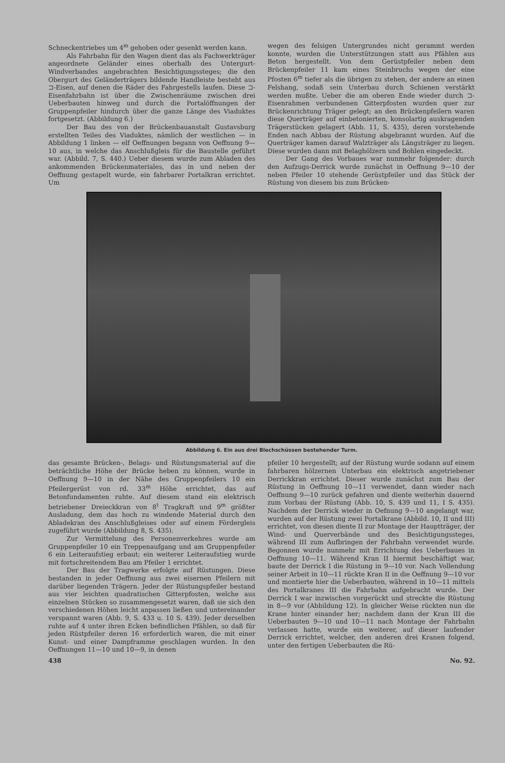Schneckentriebes um 4<sup>m</sup> gehoben oder gesenkt werden kann.
Als Fahrbahn für den Wagen dient das als Fachwerkträger angeordnete Geländer eines oberhalb des Untergurt-Windverbandes angebrachten Besichtigungssteges; die den Obergurt des Geländerträgers bildende Handleiste besteht aus ⊐-Eisen, auf denen die Räder des Fahrgestells laufen. Diese ⊐-Eisenfahrbahn ist über die Zwischenräume zwischen drei Ueberbauten hinweg und durch die Portalöffnungen der Gruppenpfeiler hindurch über die ganze Länge des Viaduktes fortgesetzt. (Abbildung 6.)
Der Bau des von der Brückenbauanstalt Gustavsburg erstellten Teiles des Viaduktes, nämlich der westlichen — in Abbildung 1 linken — elf Oeffnungen begann von Oeffnung 9—10 aus, in welche das Anschlußgleis für die Baustelle geführt war. (Abbild. 7, S. 440.) Ueber diesem wurde zum Abladen des ankommenden Brückenmateriales, das in und neben der Oeffnung gestapelt wurde, ein fahrbarer Portalkran errichtet. Um
wegen des felsigen Untergrundes nicht gerammt werden konnte, wurden die Unterstützungen statt aus Pfählen aus Beton hergestellt. Von dem Gerüstpfeiler neben dem Brückenpfeiler 11 kam eines Steinbruchs wegen der eine Pfosten 6<sup>m</sup> tiefer als die übrigen zu stehen, der andere an einen Felshang, sodaß sein Unterbau durch Schienen verstärkt werden mußte. Ueber die am oberen Ende wieder durch ⊐-Eisenrahmen verbundenen Gitterpfosten wurden quer zur Brückenrichtung Träger gelegt; an den Brückenpfeilern waren diese Querträger auf einbetonierten, konsolartig auskragenden Trägerstücken gelagert (Abb. 11, S. 435), deren vorstehende Enden nach Abbau der Rüstung abgebrannt wurden. Auf die Querträger kamen darauf Walzträger als Längsträger zu liegen. Diese wurden dann mit Belaghölzern und Bohlen eingedeckt.
Der Gang des Vorbaues war nunmehr folgender: durch den Aufzugs-Derrick wurde zunächst in Oeffnung 9—10 der neben Pfeiler 10 stehende Gerüstpfeiler und das Stück der Rüstung von diesem bis zum Brücken-
Abbildung 6. Ein aus drei Blechschüssen bestehender Turm.
das gesamte Brücken-, Belags- und Rüstungsmaterial auf die beträchtliche Höhe der Brücke heben zu können, wurde in Oeffnung 9—10 in der Nähe des Gruppenpfeilers 10 ein Pfeilergerüst von rd. 33<sup>m</sup> Höhe errichtet, das auf Betonfundamenten ruhte. Auf diesem stand ein elektrisch betriebener Dreieckkran von 8<sup>t</sup> Tragkraft und 9<sup>m</sup> größter Ausladung, dem das hoch zu windende Material durch den Abladekran des Anschlußgleises oder auf einem Fördergleis zugeführt wurde (Abbildung 8, S. 435).
Zur Vermittelung des Personenverkehres wurde am Gruppenpfeiler 10 ein Treppenaufgang und am Gruppenpfeiler 6 ein Leiteraufstieg erbaut; ein weiterer Leiteraufstieg wurde mit fortschreitendem Bau am Pfeiler 1 errichtet.
Der Bau der Tragwerke erfolgte auf Rüstungen. Diese bestanden in jeder Oeffnung aus zwei eisernen Pfeilern mit darüber liegenden Trägern. Jeder der Rüstungspfeiler bestand aus vier leichten quadratischen Gitterpfosten, welche aus einzelnen Stücken so zusammengesetzt waren, daß sie sich den verschiedenen Höhen leicht anpassen ließen und untereinander verspannt waren (Abb. 9, S. 433 u. 10 S. 439). Jeder derselben ruhte auf 4 unter ihren Ecken befindlichen Pfählen, so daß für jeden Rüstpfeiler deren 16 erforderlich waren, die mit einer Kunst- und einer Dampframme geschlagen wurden. In den Oeffnungen 11—10 und 10—9, in denen
pfeiler 10 hergestellt; auf der Rüstung wurde sodann auf einem fahrbaren hölzernen Unterbau ein elektrisch angetriebener Derrickkran errichtet. Dieser wurde zunächst zum Bau der Rüstung in Oeffnung 10—11 verwendet, dann wieder nach Oeffnung 9—10 zurück gefahren und diente weiterhin dauernd zum Vorbau der Rüstung (Abb. 10, S. 439 und 11, I S. 435). Nachdem der Derrick wieder in Oefnung 9—10 angelangt war, wurden auf der Rüstung zwei Portalkrane (Abbild. 10, II und III) errichtet, von diesen diente II zur Montage der Hauptträger, der Wind- und Querverbände und des Besichtigungssteges, während III zum Aufbringen der Fahrbahn verwendet wurde. Begonnen wurde nunmehr mit Errichtung des Ueberbaues in Oeffnung 10—11. Während Kran II hiermit beschäftigt war, baute der Derrick I die Rüstung in 9—10 vor. Nach Vollendung seiner Arbeit in 10—11 rückte Kran II in die Oeffnung 9—10 vor und montierte hier die Ueberbauten, während in 10—11 mittels des Portalkranes III die Fahrbahn aufgebracht wurde. Der Derrick I war inzwischen vorgerückt und streckte die Rüstung in 8—9 vor (Abbildung 12). In gleicher Weise rückten nun die Krane hinter einander her; nachdem dann der Kran III die Ueberbauten 9—10 und 10—11 nach Montage der Fahrbahn verlassen hatte, wurde ein weiterer, auf dieser laufender Derrick errichtet, welcher, den anderen drei Kranen folgend, unter den fertigen Ueberbauten die Rü-
438 No. 92.